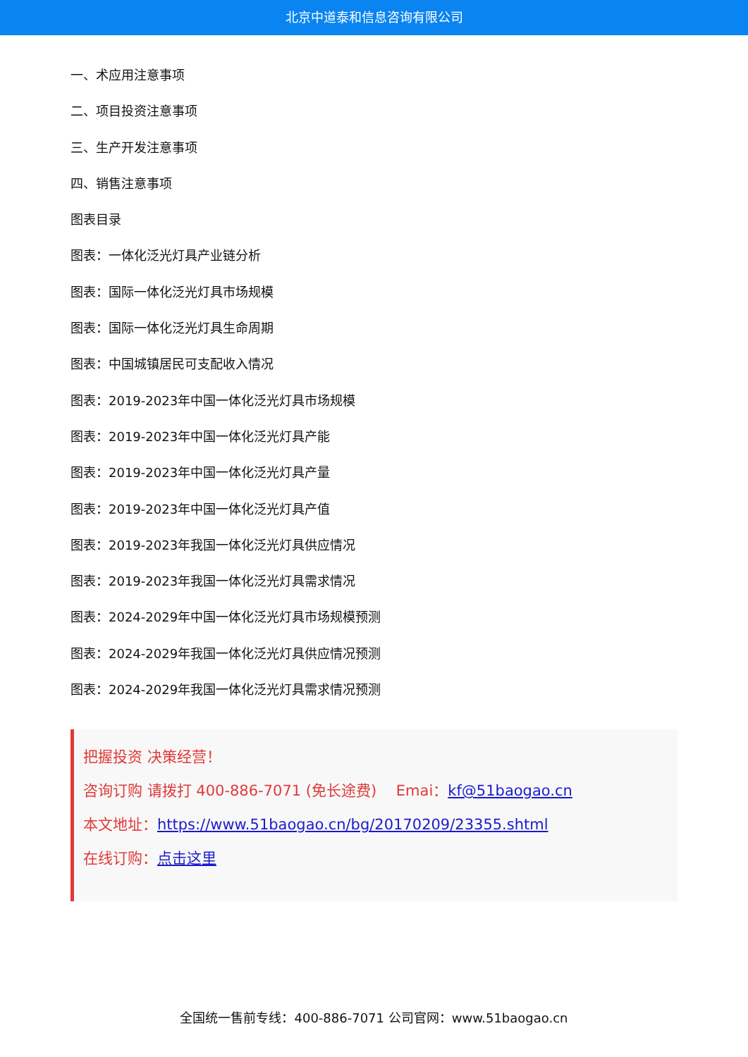北京中道泰和信息咨询有限公司
一、术应用注意事项
二、项目投资注意事项
三、生产开发注意事项
四、销售注意事项
图表目录
图表：一体化泛光灯具产业链分析
图表：国际一体化泛光灯具市场规模
图表：国际一体化泛光灯具生命周期
图表：中国城镇居民可支配收入情况
图表：2019-2023年中国一体化泛光灯具市场规模
图表：2019-2023年中国一体化泛光灯具产能
图表：2019-2023年中国一体化泛光灯具产量
图表：2019-2023年中国一体化泛光灯具产值
图表：2019-2023年我国一体化泛光灯具供应情况
图表：2019-2023年我国一体化泛光灯具需求情况
图表：2024-2029年中国一体化泛光灯具市场规模预测
图表：2024-2029年我国一体化泛光灯具供应情况预测
图表：2024-2029年我国一体化泛光灯具需求情况预测
把握投资 决策经营！
咨询订购 请拨打 400-886-7071 (免长途费)　 Emai：kf@51baogao.cn
本文地址：https://www.51baogao.cn/bg/20170209/23355.shtml
在线订购：点击这里
全国统一售前专线：400-886-7071 公司官网：www.51baogao.cn